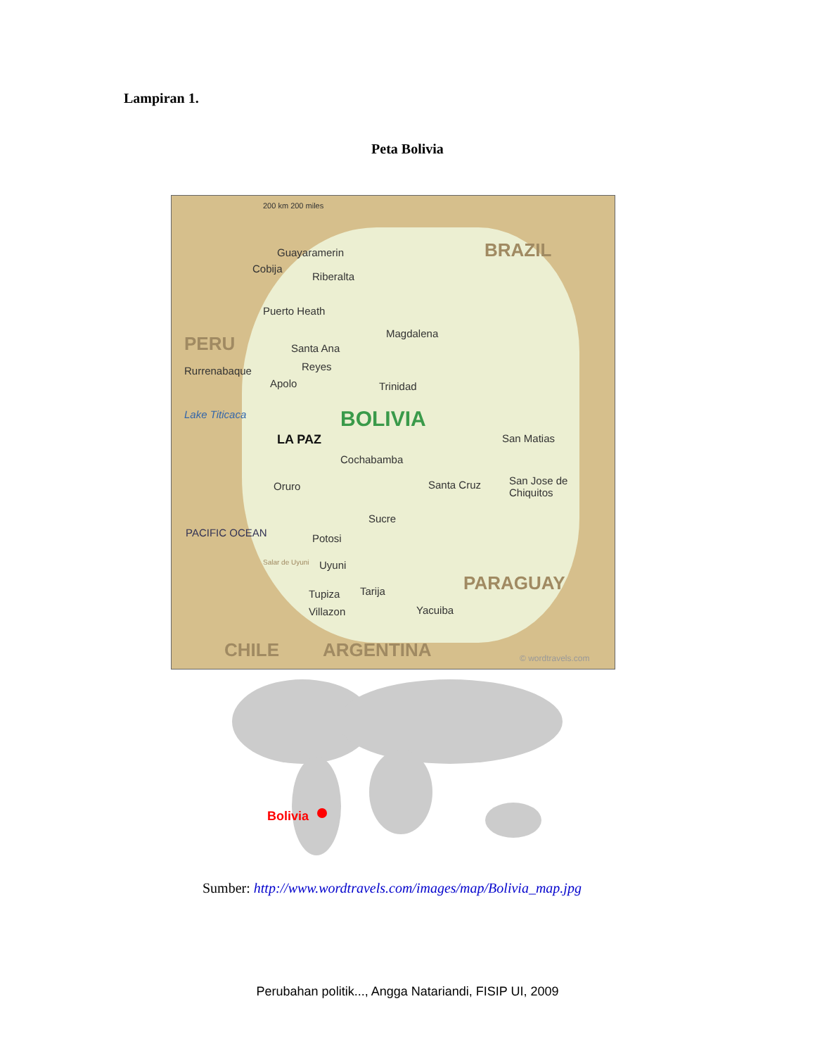Lampiran 1.
Peta Bolivia
200 km 200 miles
BRAZIL Guayaramerin
Cobija
Riberalta
Puerto Heath
PERU Magdalena
Santa Ana
Reyes Rurrenabaque
Apolo Trinidad
Lake Titicaca BOLIVIA
LA PAZ San Matias
Cochabamba
Oruro Santa Cruz San Jose de
Chiquitos
Sucre
Potosi
Salar de Uyuni Uyuni
Tupiza Tarija
Villazon Yacuiba
PARAGUAY
PACIFIC OCEAN
CHILE ARGENTINA © wordtravels.com
Bolivia
Sumber: http://www.wordtravels.com/images/map/Bolivia_map.jpg
Perubahan politik..., Angga Natariandi, FISIP UI, 2009